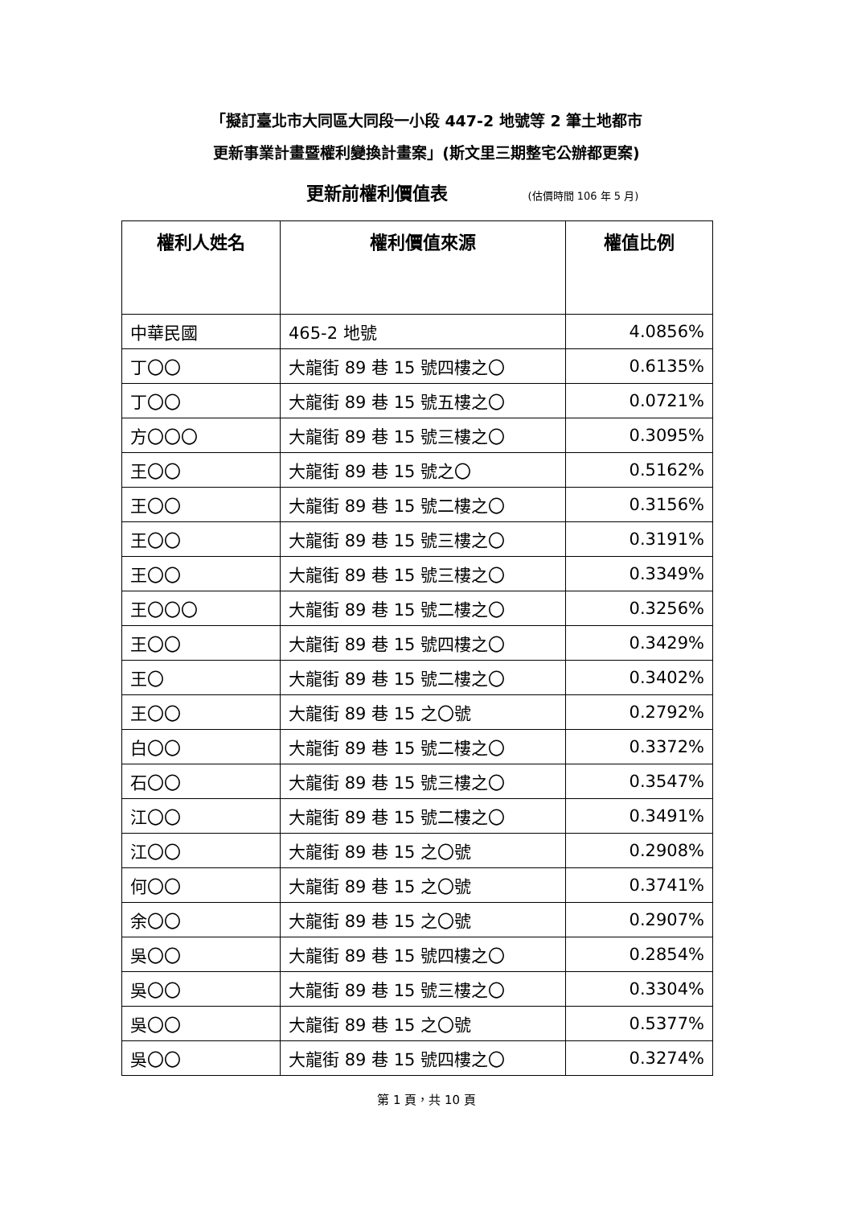「擬訂臺北市大同區大同段一小段 447-2 地號等 2 筆土地都市
更新事業計畫暨權利變換計畫案」(斯文里三期整宅公辦都更案)
更新前權利價值表 (估價時間 106 年 5 月)
| 權利人姓名 | 權利價值來源 | 權值比例 |
| --- | --- | --- |
| 中華民國 | 465-2 地號 | 4.0856% |
| 丁〇〇 | 大龍街 89 巷 15 號四樓之〇 | 0.6135% |
| 丁〇〇 | 大龍街 89 巷 15 號五樓之〇 | 0.0721% |
| 方〇〇〇 | 大龍街 89 巷 15 號三樓之〇 | 0.3095% |
| 王〇〇 | 大龍街 89 巷 15 號之〇 | 0.5162% |
| 王〇〇 | 大龍街 89 巷 15 號二樓之〇 | 0.3156% |
| 王〇〇 | 大龍街 89 巷 15 號三樓之〇 | 0.3191% |
| 王〇〇 | 大龍街 89 巷 15 號三樓之〇 | 0.3349% |
| 王〇〇〇 | 大龍街 89 巷 15 號二樓之〇 | 0.3256% |
| 王〇〇 | 大龍街 89 巷 15 號四樓之〇 | 0.3429% |
| 王〇 | 大龍街 89 巷 15 號二樓之〇 | 0.3402% |
| 王〇〇 | 大龍街 89 巷 15 之〇號 | 0.2792% |
| 白〇〇 | 大龍街 89 巷 15 號二樓之〇 | 0.3372% |
| 石〇〇 | 大龍街 89 巷 15 號三樓之〇 | 0.3547% |
| 江〇〇 | 大龍街 89 巷 15 號二樓之〇 | 0.3491% |
| 江〇〇 | 大龍街 89 巷 15 之〇號 | 0.2908% |
| 何〇〇 | 大龍街 89 巷 15 之〇號 | 0.3741% |
| 余〇〇 | 大龍街 89 巷 15 之〇號 | 0.2907% |
| 吳〇〇 | 大龍街 89 巷 15 號四樓之〇 | 0.2854% |
| 吳〇〇 | 大龍街 89 巷 15 號三樓之〇 | 0.3304% |
| 吳〇〇 | 大龍街 89 巷 15 之〇號 | 0.5377% |
| 吳〇〇 | 大龍街 89 巷 15 號四樓之〇 | 0.3274% |
第 1 頁，共 10 頁